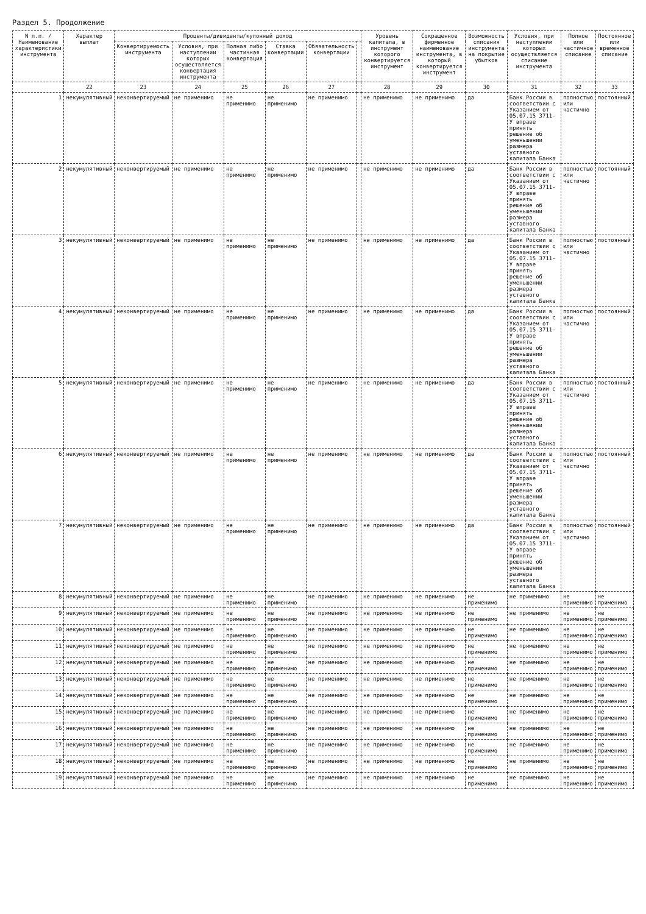Раздел 5. Продолжение
| N п.п. / Наименование характеристики инструмента | Характер выплат | Проценты/дивиденты/купонный доход | | | | | | Уровень капитала, в инструмент которого конвертируется инструмент | Сокращенное фирменное наименование инструмента, в который конвертируется инструмент | Возможность списания инструмента на покрытие убытков | Условия, при наступлении которых осуществляется списание инструмента | Полное или частичное списание | Постоянное или временное списание |
| --- | --- | --- | --- | --- | --- | --- | --- | --- | --- | --- | --- | --- | --- |
| | | Конвертируемость инструмента | Условия, при наступлении которых осуществляется конвертация инструмента | Полная либо частичная конвертация | Ставка конвертации | Обязательность конвертации | | | | | | | |
| | 22 | 23 | 24 | 25 | 26 | 27 | | 28 | 29 | 30 | 31 | 32 | 33 |
| 1 | некумулятивный | неконвертируемый | не применимо | не применимо | не применимо | не применимо | | не применимо | не применимо | да | Банк России в соответствии с Указанием от 05.07.15 3711-У вправе принять решение об уменьшении размера уставного капитала Банка | полностью или частично | постоянный |
| 2 | некумулятивный | неконвертируемый | не применимо | не применимо | не применимо | не применимо | | не применимо | не применимо | да | Банк России в соответствии с Указанием от 05.07.15 3711-У вправе принять решение об уменьшении размера уставного капитала Банка | полностью или частично | постоянный |
| 3 | некумулятивный | неконвертируемый | не применимо | не применимо | не применимо | не применимо | | не применимо | не применимо | да | Банк России в соответствии с Указанием от 05.07.15 3711-У вправе принять решение об уменьшении размера уставного капитала Банка | полностью или частично | постоянный |
| 4 | некумулятивный | неконвертируемый | не применимо | не применимо | не применимо | не применимо | | не применимо | не применимо | да | Банк России в соответствии с Указанием от 05.07.15 3711-У вправе принять решение об уменьшении размера уставного капитала Банка | полностью или частично | постоянный |
| 5 | некумулятивный | неконвертируемый | не применимо | не применимо | не применимо | не применимо | | не применимо | не применимо | да | Банк России в соответствии с Указанием от 05.07.15 3711-У вправе принять решение об уменьшении размера уставного капитала Банка | полностью или частично | постоянный |
| 6 | некумулятивный | неконвертируемый | не применимо | не применимо | не применимо | не применимо | | не применимо | не применимо | да | Банк России в соответствии с Указанием от 05.07.15 3711-У вправе принять решение об уменьшении размера уставного капитала Банка | полностью или частично | постоянный |
| 7 | некумулятивный | неконвертируемый | не применимо | не применимо | не применимо | не применимо | | не применимо | не применимо | да | Банк России в соответствии с Указанием от 05.07.15 3711-У вправе принять решение об уменьшении размера уставного капитала Банка | полностью или частично | постоянный |
| 8 | некумулятивный | неконвертируемый | не применимо | не применимо | не применимо | не применимо | | не применимо | не применимо | не применимо | не применимо | не применимо | не применимо |
| 9 | некумулятивный | неконвертируемый | не применимо | не применимо | не применимо | не применимо | | не применимо | не применимо | не применимо | не применимо | не применимо | не применимо |
| 10 | некумулятивный | неконвертируемый | не применимо | не применимо | не применимо | не применимо | | не применимо | не применимо | не применимо | не применимо | не применимо | не применимо |
| 11 | некумулятивный | неконвертируемый | не применимо | не применимо | не применимо | не применимо | | не применимо | не применимо | не применимо | не применимо | не применимо | не применимо |
| 12 | некумулятивный | неконвертируемый | не применимо | не применимо | не применимо | не применимо | | не применимо | не применимо | не применимо | не применимо | не применимо | не применимо |
| 13 | некумулятивный | неконвертируемый | не применимо | не применимо | не применимо | не применимо | | не применимо | не применимо | не применимо | не применимо | не применимо | не применимо |
| 14 | некумулятивный | неконвертируемый | не применимо | не применимо | не применимо | не применимо | | не применимо | не применимо | не применимо | не применимо | не применимо | не применимо |
| 15 | некумулятивный | неконвертируемый | не применимо | не применимо | не применимо | не применимо | | не применимо | не применимо | не применимо | не применимо | не применимо | не применимо |
| 16 | некумулятивный | неконвертируемый | не применимо | не применимо | не применимо | не применимо | | не применимо | не применимо | не применимо | не применимо | не применимо | не применимо |
| 17 | некумулятивный | неконвертируемый | не применимо | не применимо | не применимо | не применимо | | не применимо | не применимо | не применимо | не применимо | не применимо | не применимо |
| 18 | некумулятивный | неконвертируемый | не применимо | не применимо | не применимо | не применимо | | не применимо | не применимо | не применимо | не применимо | не применимо | не применимо |
| 19 | некумулятивный | неконвертируемый | не применимо | не применимо | не применимо | не применимо | | не применимо | не применимо | не применимо | не применимо | не применимо | не применимо |